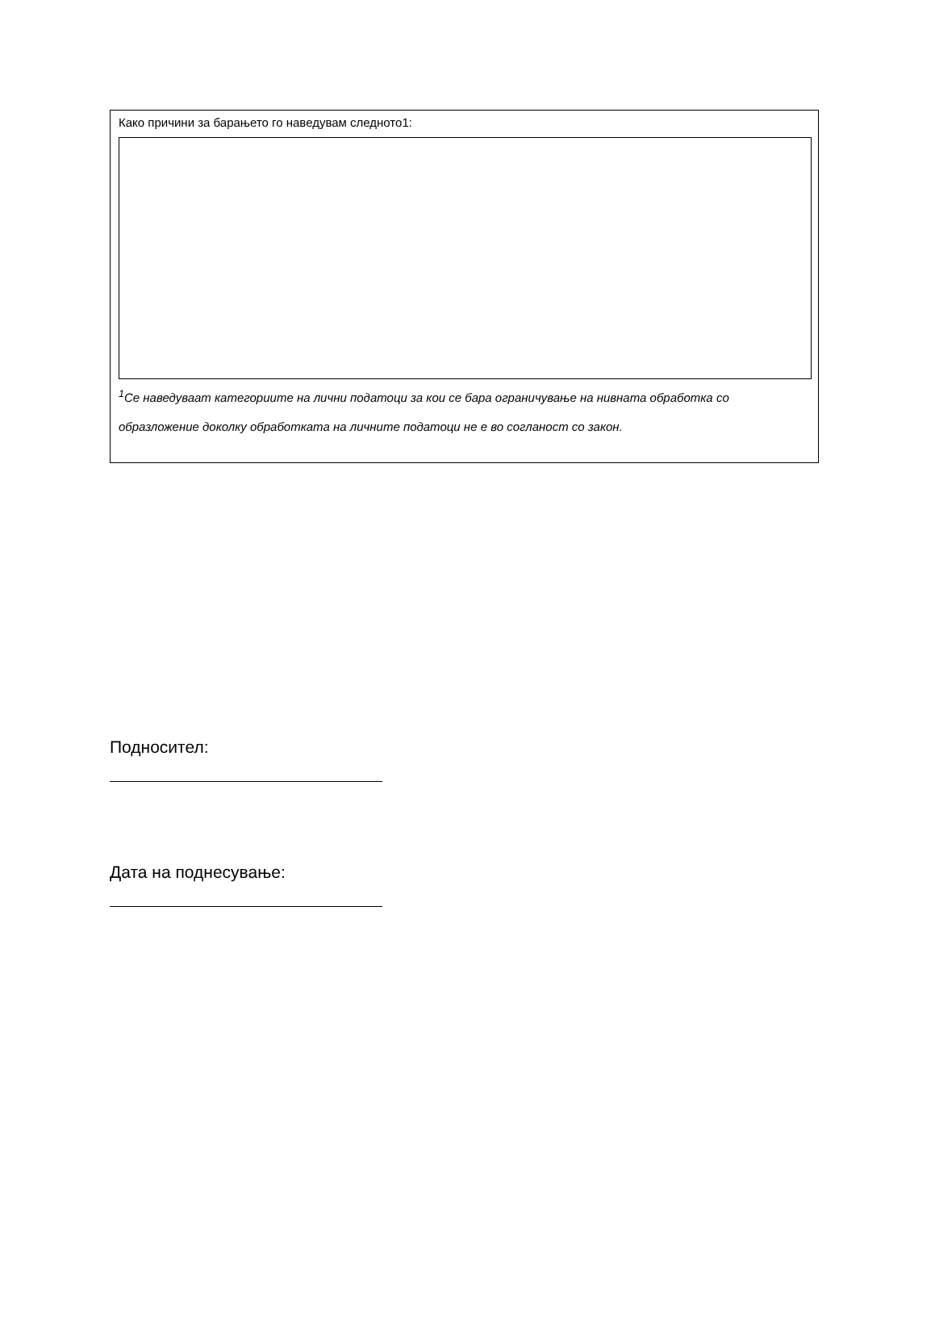Како причини за барањето го наведувам следното1:
<sup>1</sup> Се наведуваат категориите на лични податоци за кои се бара ограничување на нивната обработка со образложение доколку обработката на личните податоци не е во согланост со закон.
Подносител:
Дата на поднесување: